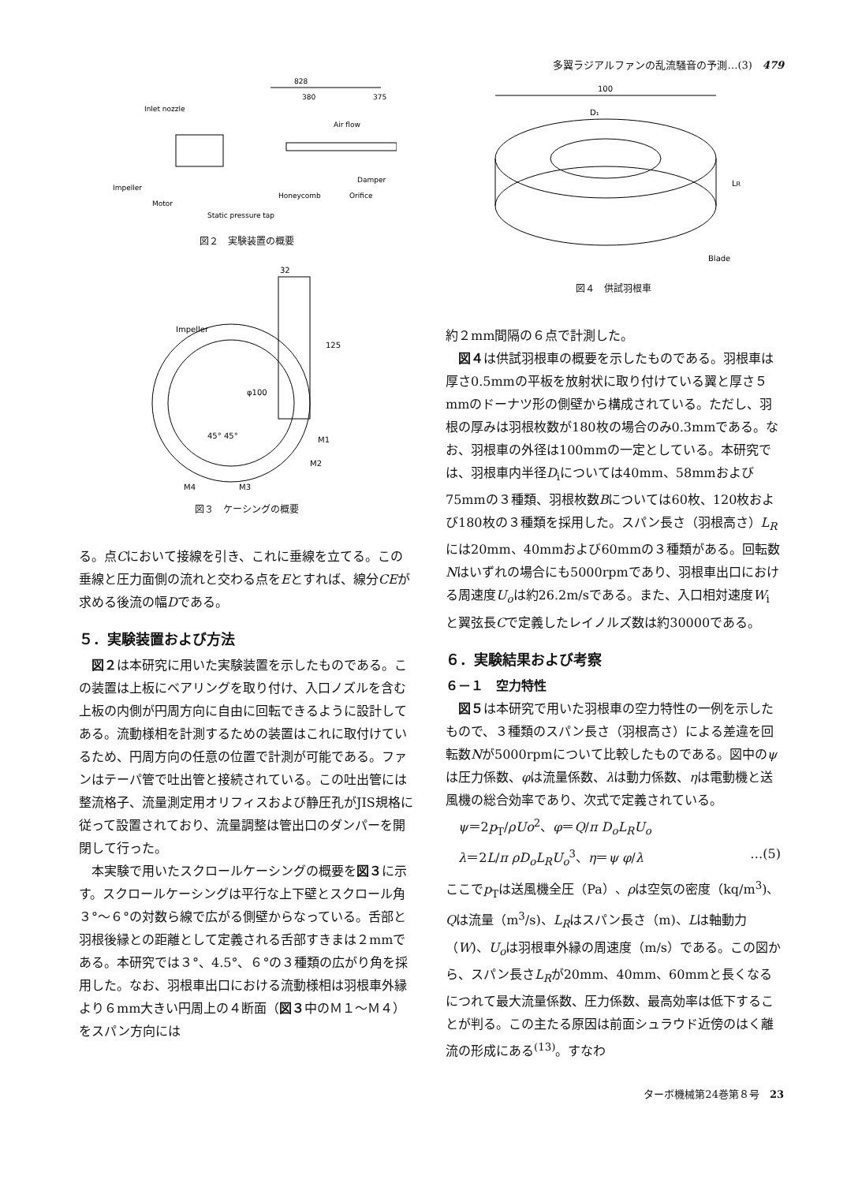多翼ラジアルファンの乱流騒音の予測…(3)　479
Inlet nozzle
Air flow
Impeller
Motor
Honeycomb
Orifice
Damper
Static pressure tap
828
380
375
図２　実験装置の概要
Impeller
φ100
32
125
M1
M2
M4
M3
45° 45°
図３　ケーシングの概要
る。点Cにおいて接線を引き、これに垂線を立てる。この垂線と圧力面側の流れと交わる点をEとすれば、線分CEが求める後流の幅Dである。
５．実験装置および方法
図２は本研究に用いた実験装置を示したものである。この装置は上板にベアリングを取り付け、入口ノズルを含む上板の内側が円周方向に自由に回転できるように設計してある。流動様相を計測するための装置はこれに取付けているため、円周方向の任意の位置で計測が可能である。ファンはテーパ管で吐出管と接続されている。この吐出管には整流格子、流量測定用オリフィスおよび静圧孔がJIS規格に従って設置されており、流量調整は管出口のダンパーを開閉して行った。
本実験で用いたスクロールケーシングの概要を図３に示す。スクロールケーシングは平行な上下壁とスクロール角３°～６°の対数ら線で広がる側壁からなっている。舌部と羽根後縁との距離として定義される舌部すきまは２mmである。本研究では３°、4.5°、６°の３種類の広がり角を採用した。なお、羽根車出口における流動様相は羽根車外縁より６mm大きい円周上の４断面（図３中のＭ１～Ｍ４）をスパン方向には
100
D₁
LR
Blade
図４　供試羽根車
約２mm間隔の６点で計測した。
図４は供試羽根車の概要を示したものである。羽根車は厚さ0.5mmの平板を放射状に取り付けている翼と厚さ５mmのドーナツ形の側壁から構成されている。ただし、羽根の厚みは羽根枚数が180枚の場合のみ0.3mmである。なお、羽根車の外径は100mmの一定としている。本研究では、羽根車内半径D<sub>i</sub>については40mm、58mmおよび75mmの３種類、羽根枚数Bについては60枚、120枚および180枚の３種類を採用した。スパン長さ（羽根高さ）L<sub>R</sub>には20mm、40mmおよび60mmの３種類がある。回転数Nはいずれの場合にも5000rpmであり、羽根車出口における周速度U<sub>o</sub>は約26.2m/sである。また、入口相対速度W<sub>i</sub>と翼弦長Cで定義したレイノルズ数は約30000である。
６．実験結果および考察
６－１　空力特性
図５は本研究で用いた羽根車の空力特性の一例を示したもので、３種類のスパン長さ（羽根高さ）による差違を回転数Nが5000rpmについて比較したものである。図中のψは圧力係数、φは流量係数、λは動力係数、ηは電動機と送風機の総合効率であり、次式で定義されている。
ψ＝2p<sub>T</sub>/ρUo<sup>2</sup>、φ＝Q/π D<sub>o</sub>L<sub>R</sub>U<sub>o</sub>
λ＝2L/π ρD<sub>o</sub>L<sub>R</sub>U<sub>o</sub><sup>3</sup>、η＝ψ φ/λ …(5)
ここでp<sub>T</sub>は送風機全圧（Pa）、ρは空気の密度（kq/m<sup>3</sup>)、Qは流量（m<sup>3</sup>/s)、L<sub>R</sub>はスパン長さ（m)、Lは軸動力（W)、U<sub>o</sub>は羽根車外縁の周速度（m/s）である。この図から、スパン長さL<sub>R</sub>が20mm、40mm、60mmと長くなるにつれて最大流量係数、圧力係数、最高効率は低下することが判る。この主たる原因は前面シュラウド近傍のはく離流の形成にある<sup>(13)</sup>。すなわ
ターボ機械第24巻第８号　23